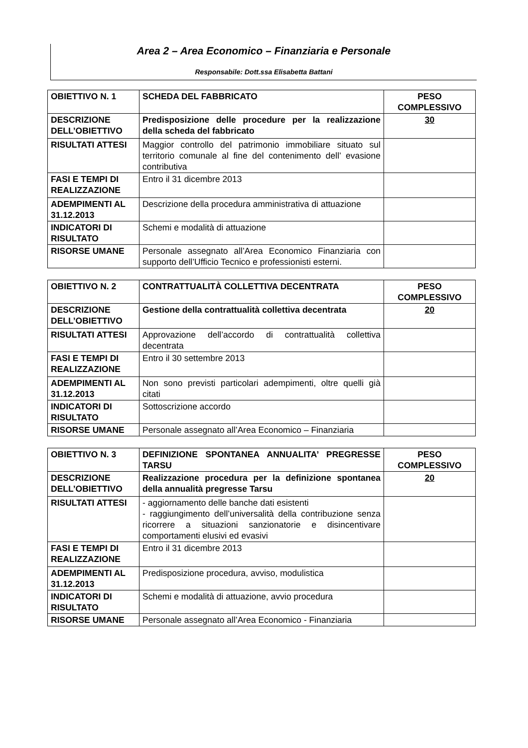Area 2 – Area Economico – Finanziaria e Personale
Responsabile: Dott.ssa Elisabetta Battani
| OBIETTIVO N. 1 | SCHEDA DEL FABBRICATO | PESO COMPLESSIVO |
| DESCRIZIONE DELL’OBIETTIVO | Predisposizione delle procedure per la realizzazione della scheda del fabbricato | 30 |
| RISULTATI ATTESI | Maggior controllo del patrimonio immobiliare situato sul territorio comunale al fine del contenimento dell’ evasione contributiva | |
| FASI E TEMPI DI REALIZZAZIONE | Entro il 31 dicembre 2013 | |
| ADEMPIMENTI AL 31.12.2013 | Descrizione della procedura amministrativa di attuazione | |
| INDICATORI DI RISULTATO | Schemi e modalità di attuazione | |
| RISORSE UMANE | Personale assegnato all’Area Economico Finanziaria con supporto dell’Ufficio Tecnico e professionisti esterni. | |
| OBIETTIVO N. 2 | CONTRATTUALITÀ COLLETTIVA DECENTRATA | PESO COMPLESSIVO |
| DESCRIZIONE DELL’OBIETTIVO | Gestione della contrattualità collettiva decentrata | 20 |
| RISULTATI ATTESI | Approvazione dell’accordo di contrattualità collettiva decentrata | |
| FASI E TEMPI DI REALIZZAZIONE | Entro il 30 settembre 2013 | |
| ADEMPIMENTI AL 31.12.2013 | Non sono previsti particolari adempimenti, oltre quelli già citati | |
| INDICATORI DI RISULTATO | Sottoscrizione accordo | |
| RISORSE UMANE | Personale assegnato all’Area Economico – Finanziaria | |
| OBIETTIVO N. 3 | DEFINIZIONE SPONTANEA ANNUALITA’ PREGRESSE TARSU | PESO COMPLESSIVO |
| DESCRIZIONE DELL’OBIETTIVO | Realizzazione procedura per la definizione spontanea della annualità pregresse Tarsu | 20 |
| RISULTATI ATTESI | - aggiornamento delle banche dati esistenti - raggiungimento dell’universalità della contribuzione senza ricorrere a situazioni sanzionatorie e disincentivare comportamenti elusivi ed evasivi | |
| FASI E TEMPI DI REALIZZAZIONE | Entro il 31 dicembre 2013 | |
| ADEMPIMENTI AL 31.12.2013 | Predisposizione procedura, avviso, modulistica | |
| INDICATORI DI RISULTATO | Schemi e modalità di attuazione, avvio procedura | |
| RISORSE UMANE | Personale assegnato all’Area Economico - Finanziaria | |